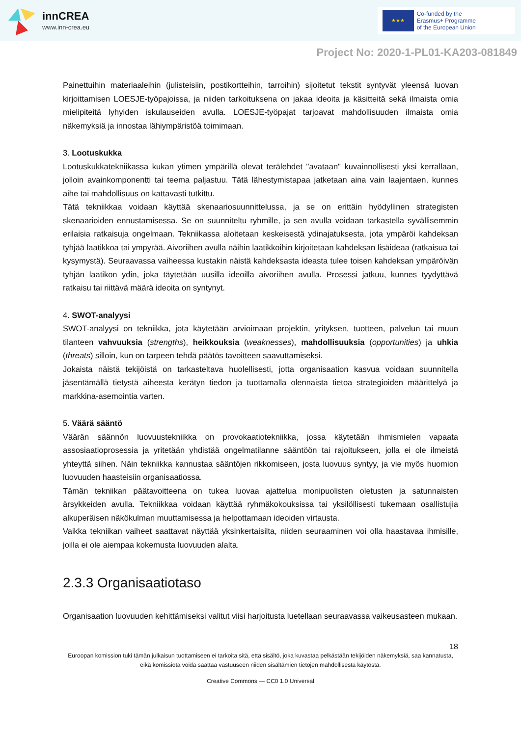innCREA
www.inn-crea.eu
★★★
Co-funded by the
Erasmus+ Programme
of the European Union
Project No: 2020-1-PL01-KA203-081849
Painettuihin materiaaleihin (julisteisiin, postikortteihin, tarroihin) sijoitetut tekstit syntyvät yleensä luovan kirjoittamisen LOESJE-työpajoissa, ja niiden tarkoituksena on jakaa ideoita ja käsitteitä sekä ilmaista omia mielipiteitä lyhyiden iskulauseiden avulla. LOESJE-työpajat tarjoavat mahdollisuuden ilmaista omia näkemyksiä ja innostaa lähiympäristöä toimimaan.
3. Lootuskukka
Lootuskukkatekniikassa kukan ytimen ympärillä olevat terälehdet "avataan" kuvainnollisesti yksi kerrallaan, jolloin avainkomponentti tai teema paljastuu. Tätä lähestymistapaa jatketaan aina vain laajentaen, kunnes aihe tai mahdollisuus on kattavasti tutkittu.
Tätä tekniikkaa voidaan käyttää skenaariosuunnittelussa, ja se on erittäin hyödyllinen strategisten skenaarioiden ennustamisessa. Se on suunniteltu ryhmille, ja sen avulla voidaan tarkastella syvällisemmin erilaisia ratkaisuja ongelmaan. Tekniikassa aloitetaan keskeisestä ydinajatuksesta, jota ympäröi kahdeksan tyhjää laatikkoa tai ympyrää. Aivoriihen avulla näihin laatikkoihin kirjoitetaan kahdeksan lisäideaa (ratkaisua tai kysymystä). Seuraavassa vaiheessa kustakin näistä kahdeksasta ideasta tulee toisen kahdeksan ympäröivän tyhjän laatikon ydin, joka täytetään uusilla ideoilla aivoriihen avulla. Prosessi jatkuu, kunnes tyydyttävä ratkaisu tai riittävä määrä ideoita on syntynyt.
4. SWOT-analyysi
SWOT-analyysi on tekniikka, jota käytetään arvioimaan projektin, yrityksen, tuotteen, palvelun tai muun tilanteen vahvuuksia (strengths), heikkouksia (weaknesses), mahdollisuuksia (opportunities) ja uhkia (threats) silloin, kun on tarpeen tehdä päätös tavoitteen saavuttamiseksi.
Jokaista näistä tekijöistä on tarkasteltava huolellisesti, jotta organisaation kasvua voidaan suunnitella jäsentämällä tietystä aiheesta kerätyn tiedon ja tuottamalla olennaista tietoa strategioiden määrittelyä ja markkina-asemointia varten.
5. Väärä sääntö
Väärän säännön luovuustekniikka on provokaatiotekniikka, jossa käytetään ihmismielen vapaata assosiaatioprosessia ja yritetään yhdistää ongelmatilanne sääntöön tai rajoitukseen, jolla ei ole ilmeistä yhteyttä siihen. Näin tekniikka kannustaa sääntöjen rikkomiseen, josta luovuus syntyy, ja vie myös huomion luovuuden haasteisiin organisaatiossa.
Tämän tekniikan päätavoitteena on tukea luovaa ajattelua monipuolisten oletusten ja satunnaisten ärsykkeiden avulla. Tekniikkaa voidaan käyttää ryhmäkokouksissa tai yksilöllisesti tukemaan osallistujia alkuperäisen näkökulman muuttamisessa ja helpottamaan ideoiden virtausta.
Vaikka tekniikan vaiheet saattavat näyttää yksinkertaisilta, niiden seuraaminen voi olla haastavaa ihmisille, joilla ei ole aiempaa kokemusta luovuuden alalta.
2.3.3 Organisaatiotaso
Organisaation luovuuden kehittämiseksi valitut viisi harjoitusta luetellaan seuraavassa vaikeusasteen mukaan.
18
Euroopan komission tuki tämän julkaisun tuottamiseen ei tarkoita sitä, että sisältö, joka kuvastaa pelkästään tekijöiden näkemyksiä, saa kannatusta, eikä komissiota voida saattaa vastuuseen niiden sisältämien tietojen mahdollisesta käytöstä.
Creative Commons — CC0 1.0 Universal